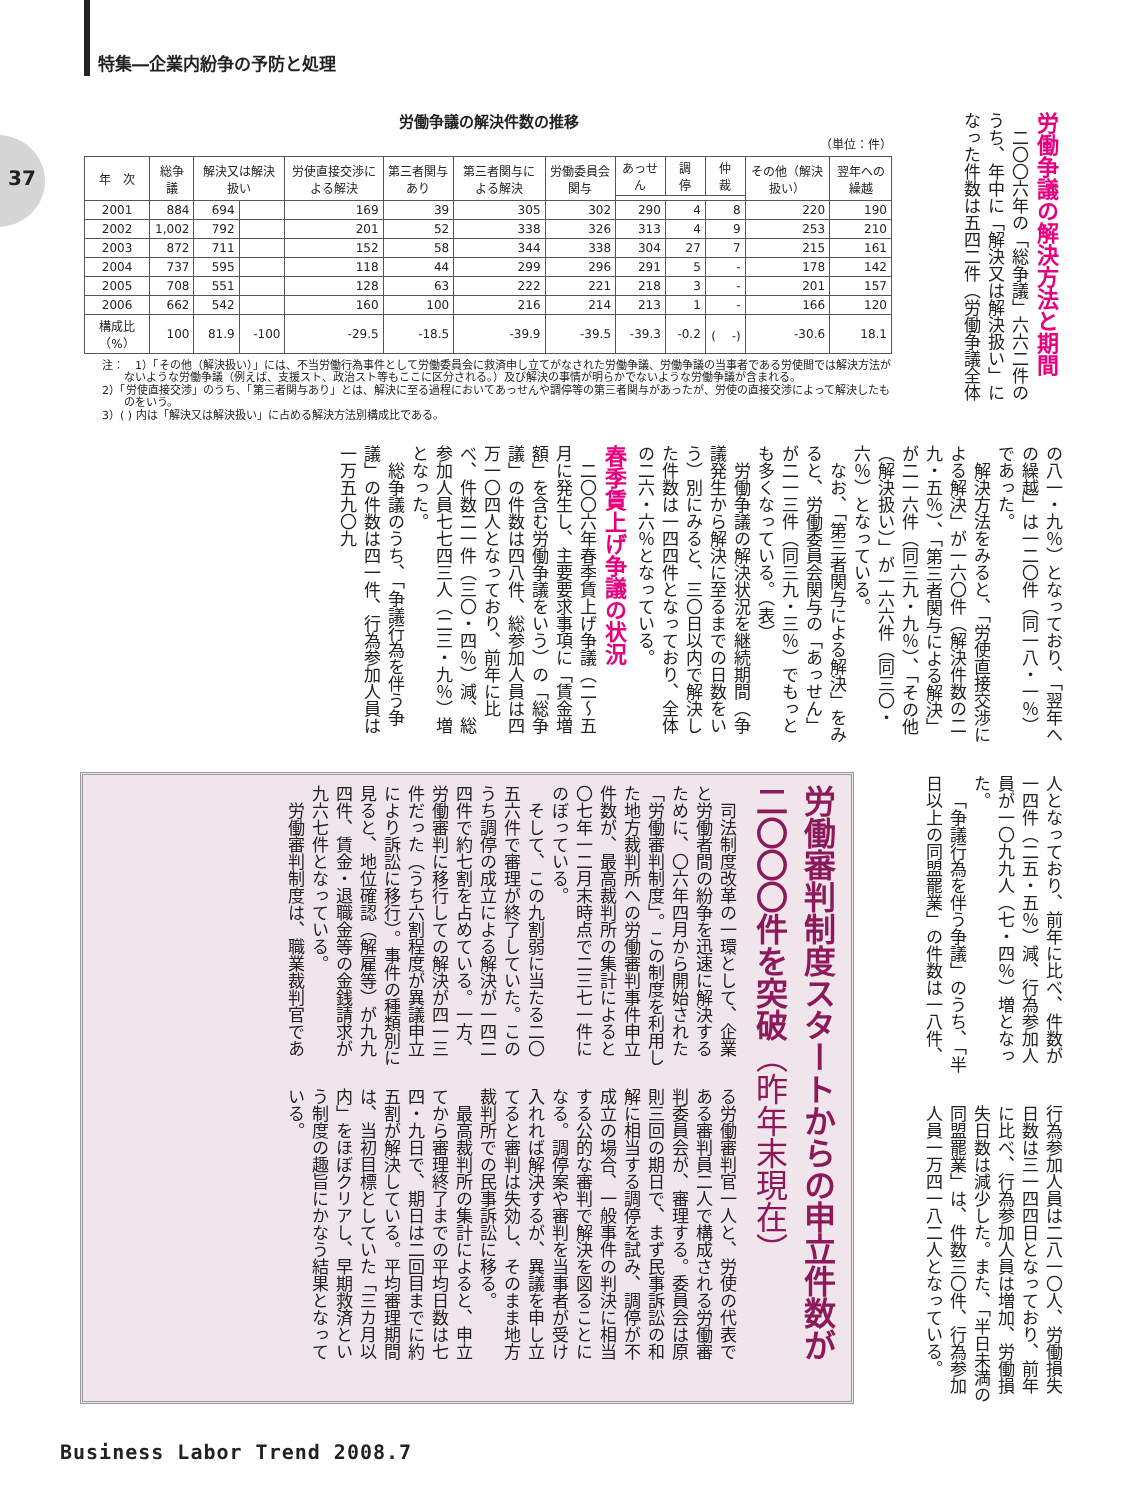特集―企業内紛争の予防と処理
37
労働争議の解決件数の推移
（単位：件）
| 年 次 | 総争議 | 解決又は解決扱い | | 労使直接交渉による解決 | 第三者関与あり | 第三者関与による解決 | 労働委員会関与 | あっせん | 調 停 | 仲 裁 | その他（解決扱い） | 翌年への繰越 |
| --- | --- | --- | --- | --- | --- | --- | --- | --- | --- | --- | --- | --- |
| 2001 | 884 | 694 | | 169 | 39 | 305 | 302 | 290 | 4 | 8 | 220 | 190 |
| 2002 | 1,002 | 792 | | 201 | 52 | 338 | 326 | 313 | 4 | 9 | 253 | 210 |
| 2003 | 872 | 711 | | 152 | 58 | 344 | 338 | 304 | 27 | 7 | 215 | 161 |
| 2004 | 737 | 595 | | 118 | 44 | 299 | 296 | 291 | 5 | - | 178 | 142 |
| 2005 | 708 | 551 | | 128 | 63 | 222 | 221 | 218 | 3 | - | 201 | 157 |
| 2006 | 662 | 542 | | 160 | 100 | 216 | 214 | 213 | 1 | - | 166 | 120 |
| 構成比（%） | 100 | 81.9 | -100 | -29.5 | -18.5 | -39.9 | -39.5 | -39.3 | -0.2 | ( -) | -30.6 | 18.1 |
注：　1）「その他（解決扱い）」には、不当労働行為事件として労働委員会に救済申し立てがなされた労働争議、労働争議の当事者である労使間では解決方法がないような労働争議（例えば、支援スト、政治スト等もここに区分される。）及び解決の事情が明らかでないような労働争議が含まれる。
2）「労使直接交渉」のうち、「第三者関与あり」とは、解決に至る過程においてあっせんや調停等の第三者関与があったが、労使の直接交渉によって解決したものをいう。
3）( ) 内は「解決又は解決扱い」に占める解決方法別構成比である。
労働争議の解決方法と期間
二〇〇六年の「総争議」六六二件のうち、年中に「解決又は解決扱い」になった件数は五四二件（労働争議全体
の八一・九％）となっており、「翌年への繰越」は一二〇件（同一八・一％）であった。
解決方法をみると、「労使直接交渉による解決」が一六〇件（解決件数の二九・五％）、「第三者関与による解決」が二一六件（同三九・九％）、「その他（解決扱い）」が一六六件（同三〇・六％）となっている。
なお、「第三者関与による解決」をみると、労働委員会関与の「あっせん」が二一三件（同三九・三％）でもっとも多くなっている。（表）
労働争議の解決状況を継続期間（争議発生から解決に至るまでの日数をいう）別にみると、三〇日以内で解決した件数は一四四件となっており、全体の二六・六％となっている。
春季賃上げ争議の状況
二〇〇六年春季賃上げ争議（二〜五月に発生し、主要要求事項に「賃金増額」を含む労働争議をいう）の「総争議」の件数は四八件、総参加人員は四万一〇四人となっており、前年に比べ、件数二一件（三〇・四％）減、総参加人員七七四三人（二三・九％）増となった。
総争議のうち、「争議行為を伴う争議」の件数は四一件、行為参加人員は一万五九〇九
人となっており、前年に比べ、件数が一四件（二五・五％）減、行為参加人員が一〇九九人（七・四％）増となった。
「争議行為を伴う争議」のうち、「半日以上の同盟罷業」の件数は一八件、
行為参加人員は二八一〇人、労働損失日数は三一四四日となっており、前年に比べ、行為参加人員は増加、労働損失日数は減少した。また、「半日未満の同盟罷業」は、件数三〇件、行為参加人員一万四一八二人となっている。
労働審判制度スタートからの申立件数が二〇〇〇件を突破（昨年末現在）
司法制度改革の一環として、企業と労働者間の紛争を迅速に解決するために、〇六年四月から開始された「労働審判制度」。この制度を利用した地方裁判所への労働審判事件申立件数が、最高裁判所の集計によると〇七年一二月末時点で二三七一件にのぼっている。
そして、この九割弱に当たる二〇五六件で審理が終了していた。このうち調停の成立による解決が一四二四件で約七割を占めている。一方、労働審判に移行しての解決が四一三件だった（うち六割程度が異議申立により訴訟に移行）。事件の種類別に見ると、地位確認（解雇等）が九九四件、賃金・退職金等の金銭請求が九六七件となっている。
労働審判制度は、職業裁判官であ
る労働審判官一人と、労使の代表である審判員二人で構成される労働審判委員会が、審理する。委員会は原則三回の期日で、まず民事訴訟の和解に相当する調停を試み、調停が不成立の場合、一般事件の判決に相当する公的な審判で解決を図ることになる。調停案や審判を当事者が受け入れれば解決するが、異議を申し立てると審判は失効し、そのまま地方裁判所での民事訴訟に移る。
最高裁判所の集計によると、申立てから審理終了までの平均日数は七四・九日で、期日は二回目までに約五割が解決している。平均審理期間は、当初目標としていた「三カ月以内」をほぼクリアし、早期救済という制度の趣旨にかなう結果となっている。
Business Labor Trend 2008.7